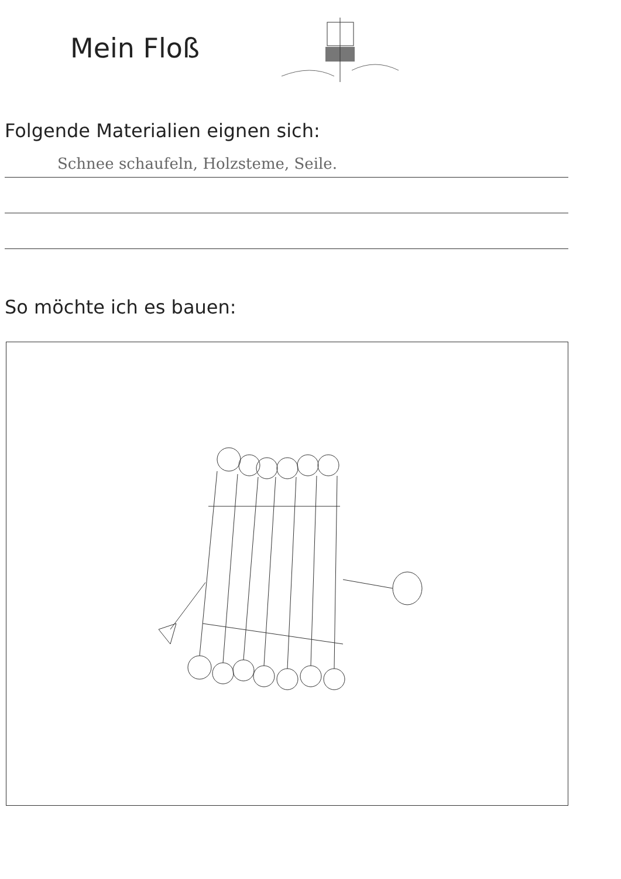Mein Floß
Folgende Materialien eignen sich:
Schnee schaufeln, Holzsteme, Seile.
So möchte ich es bauen: